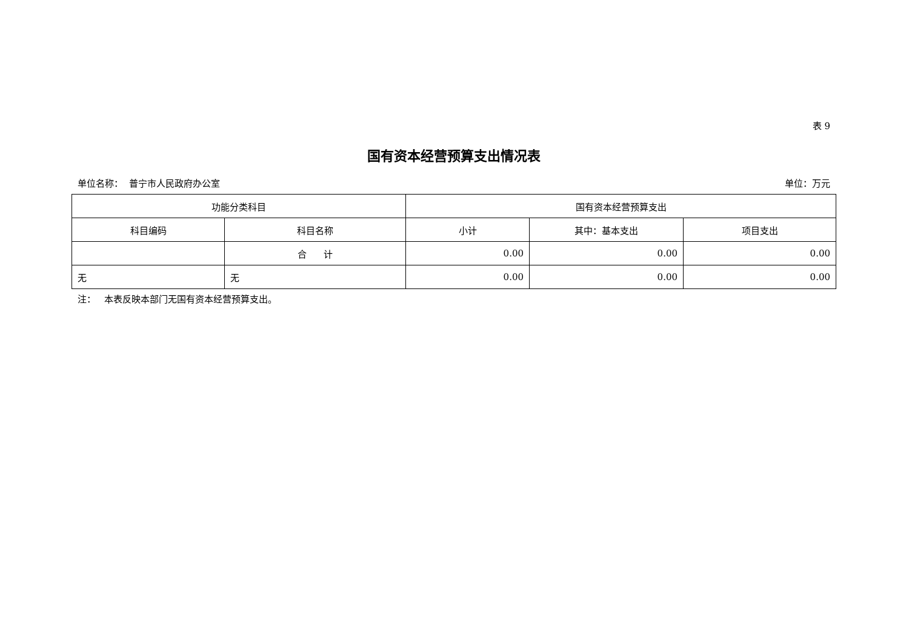表 9
国有资本经营预算支出情况表
单位名称： 普宁市人民政府办公室 单位：万元
| 功能分类科目 | | 国有资本经营预算支出 | | |
| --- | --- | --- | --- | --- |
| 科目编码 | 科目名称 | 小计 | 其中：基本支出 | 项目支出 |
| | 合 计 | 0.00 | 0.00 | 0.00 |
| 无 | 无 | 0.00 | 0.00 | 0.00 |
注： 本表反映本部门无国有资本经营预算支出。